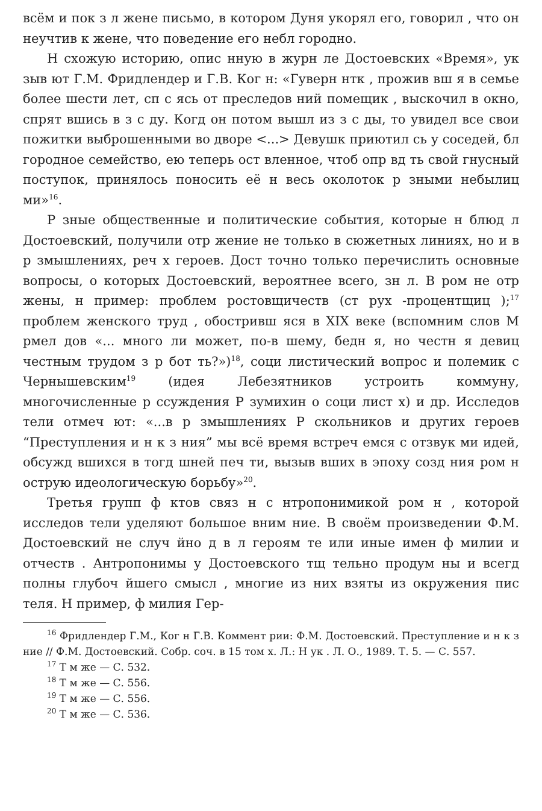всём и пок з л жене письмо, в котором Дуня укорял его, говорил , что он неучтив к жене, что поведение его небл городно.
Н схожую историю, опис нную в журн ле Достоевских «Время», ук зыв ют Г.М. Фридлендер и Г.В. Ког н: «Гуверн нтк , прожив вш я в семье более шести лет, сп с ясь от преследов ний помещик , выскочил в окно, спрят вшись в з с ду. Когд он потом вышл из з с ды, то увидел все свои пожитки выброшенными во дворе <...> Девушк приютил сь у соседей, бл городное семейство, ею теперь ост вленное, чтоб опр вд ть свой гнусный поступок, принялось поносить её н весь околоток р зными небылиц ми»<sup>16</sup>.
Р зные общественные и политические события, которые н блюд л Достоевский, получили отр жение не только в сюжетных линиях, но и в р змышлениях, реч х героев. Дост точно только перечислить основные вопросы, о которых Достоевский, вероятнее всего, зн л. В ром не отр жены, н пример: проблем ростовщичеств (ст рух -процентщиц );<sup>17</sup> проблем женского труд , обостривш яся в XIX веке (вспомним слов М рмел дов «... много ли может, по-в шему, бедн я, но честн я девиц честным трудом з р бот ть?»)<sup>18</sup>, соци листический вопрос и полемик с Чернышевским<sup>19</sup> (идея Лебезятников устроить коммуну, многочисленные р ссуждения Р зумихин о соци лист х) и др. Исследов тели отмеч ют: «...в р змышлениях Р скольников и других героев “Преступления и н к з ния” мы всё время встреч емся с отзвук ми идей, обсужд вшихся в тогд шней печ ти, вызыв вших в эпоху созд ния ром н острую идеологическую борьбу»<sup>20</sup>.
Третья групп ф ктов связ н с нтропонимикой ром н , которой исследов тели уделяют большое вним ние. В своём произведении Ф.М. Достоевский не случ йно д в л героям те или иные имен ф милии и отчеств . Антропонимы у Достоевского тщ тельно продум ны и всегд полны глубоч йшего смысл , многие из них взяты из окружения пис теля. Н пример, ф милия Гер-
<sup>16</sup> Фридлендер Г.М., Ког н Г.В. Коммент рии: Ф.М. Достоевский. Преступление и н к з ние // Ф.М. Достоевский. Собр. соч. в 15 том х. Л.: Н ук . Л. О., 1989. Т. 5. — С. 557.
<sup>17</sup> Т м же — С. 532.
<sup>18</sup> Т м же — С. 556.
<sup>19</sup> Т м же — С. 556.
<sup>20</sup> Т м же — С. 536.